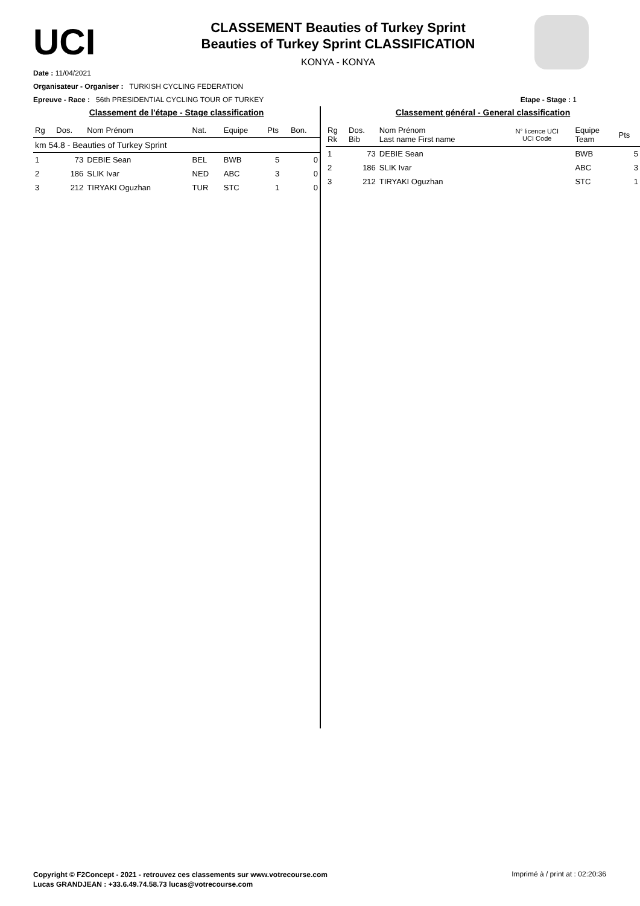UCI
CLASSEMENT Beauties of Turkey Sprint
Beauties of Turkey Sprint CLASSIFICATION
KONYA - KONYA
Date : 11/04/2021
Organisateur - Organiser : TURKISH CYCLING FEDERATION
Epreuve - Race : 56th PRESIDENTIAL CYCLING TOUR OF TURKEY Etape - Stage : 1
Classement de l'étape - Stage classification
| Rg | Dos. | Nom Prénom | Nat. | Equipe | Pts | Bon. |
| --- | --- | --- | --- | --- | --- | --- |
| km 54.8 - Beauties of Turkey Sprint | | | | | | |
| 1 | 73 | DEBIE Sean | BEL | BWB | 5 | 0 |
| 2 | 186 | SLIK Ivar | NED | ABC | 3 | 0 |
| 3 | 212 | TIRYAKI Oguzhan | TUR | STC | 1 | 0 |
Classement général - General classification
| Rg Rk | Dos. Bib | Nom Prénom Last name First name | N° licence UCI UCI Code | Equipe Team | Pts |
| --- | --- | --- | --- | --- | --- |
| 1 | 73 | DEBIE Sean | | BWB | 5 |
| 2 | 186 | SLIK Ivar | | ABC | 3 |
| 3 | 212 | TIRYAKI Oguzhan | | STC | 1 |
Copyright © F2Concept - 2021 - retrouvez ces classements sur www.votrecourse.com
Lucas GRANDJEAN : +33.6.49.74.58.73 lucas@votrecourse.com
Imprimé à / print at : 02:20:36